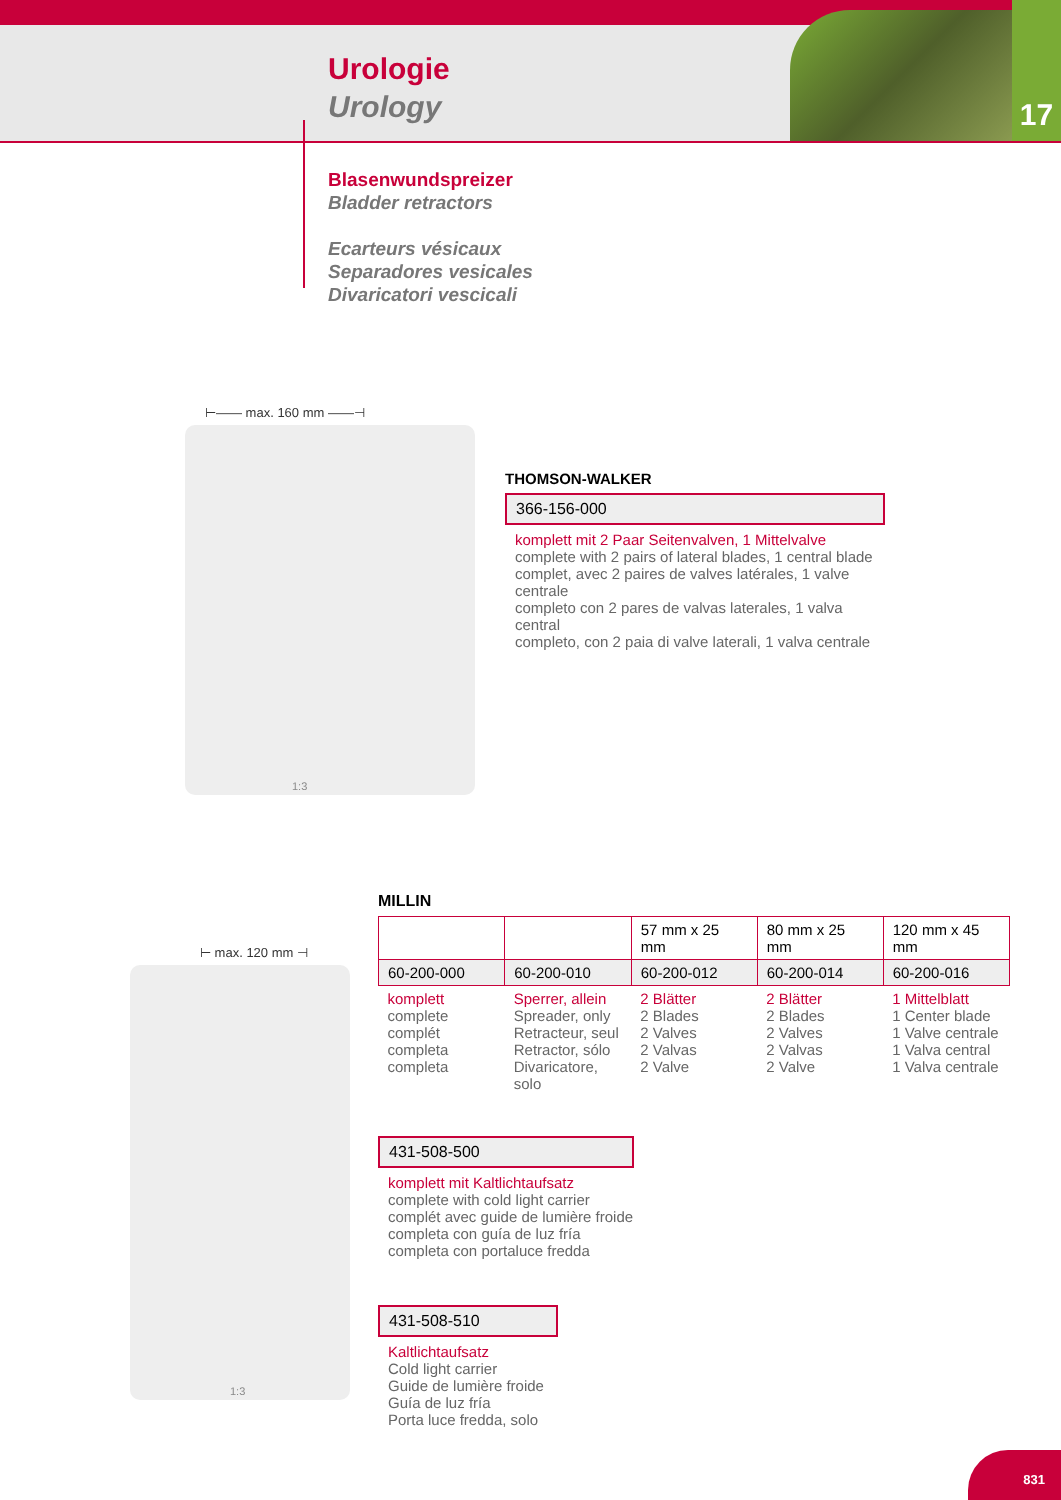17
Urologie
Urology
Blasenwundspreizer
Bladder retractors
Ecarteurs vésicaux
Separadores vesicales
Divaricatori vescicali
⊢—— max. 160 mm ——⊣
1:3
THOMSON-WALKER
366-156-000
komplett mit 2 Paar Seitenvalven, 1 Mittelvalve
complete with 2 pairs of lateral blades, 1 central blade
complet, avec 2 paires de valves latérales, 1 valve centrale
completo con 2 pares de valvas laterales, 1 valva central
completo, con 2 paia di valve laterali, 1 valva centrale
⊢ max. 120 mm ⊣
1:3
MILLIN
| | | 57 mm x 25 mm | 80 mm x 25 mm | 120 mm x 45 mm |
| 60-200-000 | 60-200-010 | 60-200-012 | 60-200-014 | 60-200-016 |
| komplett complete complét completa completa | Sperrer, allein Spreader, only Retracteur, seul Retractor, sólo Divaricatore, solo | 2 Blätter 2 Blades 2 Valves 2 Valvas 2 Valve | 2 Blätter 2 Blades 2 Valves 2 Valvas 2 Valve | 1 Mittelblatt 1 Center blade 1 Valve centrale 1 Valva central 1 Valva centrale |
431-508-500
komplett mit Kaltlichtaufsatz
complete with cold light carrier
complét avec guide de lumière froide
completa con guía de luz fría
completa con portaluce fredda
431-508-510
Kaltlichtaufsatz
Cold light carrier
Guide de lumière froide
Guía de luz fría
Porta luce fredda, solo
831